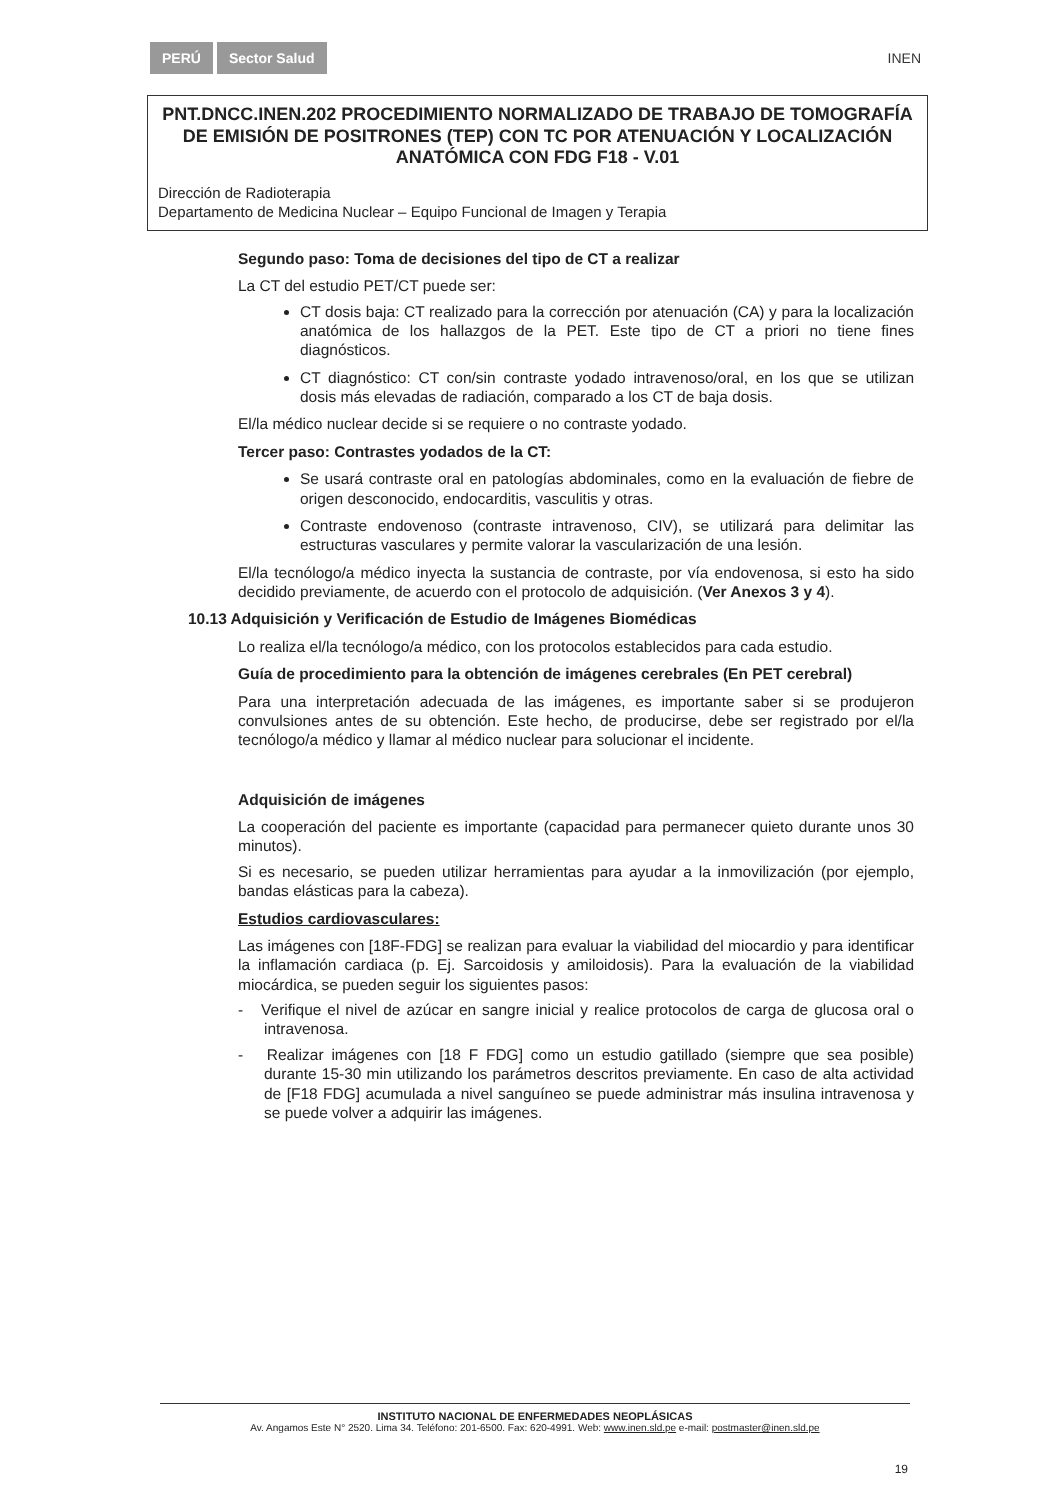PERÚ Sector Salud
INEN
PNT.DNCC.INEN.202 PROCEDIMIENTO NORMALIZADO DE TRABAJO DE TOMOGRAFÍA DE EMISIÓN DE POSITRONES (TEP) CON TC POR ATENUACIÓN Y LOCALIZACIÓN ANATÓMICA CON FDG F18 - V.01
Dirección de Radioterapia
Departamento de Medicina Nuclear – Equipo Funcional de Imagen y Terapia
Segundo paso: Toma de decisiones del tipo de CT a realizar
La CT del estudio PET/CT puede ser:
CT dosis baja: CT realizado para la corrección por atenuación (CA) y para la localización anatómica de los hallazgos de la PET. Este tipo de CT a priori no tiene fines diagnósticos.
CT diagnóstico: CT con/sin contraste yodado intravenoso/oral, en los que se utilizan dosis más elevadas de radiación, comparado a los CT de baja dosis.
El/la médico nuclear decide si se requiere o no contraste yodado.
Tercer paso: Contrastes yodados de la CT:
Se usará contraste oral en patologías abdominales, como en la evaluación de fiebre de origen desconocido, endocarditis, vasculitis y otras.
Contraste endovenoso (contraste intravenoso, CIV), se utilizará para delimitar las estructuras vasculares y permite valorar la vascularización de una lesión.
El/la tecnólogo/a médico inyecta la sustancia de contraste, por vía endovenosa, si esto ha sido decidido previamente, de acuerdo con el protocolo de adquisición. (Ver Anexos 3 y 4).
10.13 Adquisición y Verificación de Estudio de Imágenes Biomédicas
Lo realiza el/la tecnólogo/a médico, con los protocolos establecidos para cada estudio.
Guía de procedimiento para la obtención de imágenes cerebrales (En PET cerebral)
Para una interpretación adecuada de las imágenes, es importante saber si se produjeron convulsiones antes de su obtención. Este hecho, de producirse, debe ser registrado por el/la tecnólogo/a médico y llamar al médico nuclear para solucionar el incidente.
Adquisición de imágenes
La cooperación del paciente es importante (capacidad para permanecer quieto durante unos 30 minutos).
Si es necesario, se pueden utilizar herramientas para ayudar a la inmovilización (por ejemplo, bandas elásticas para la cabeza).
Estudios cardiovasculares:
Las imágenes con [18F-FDG] se realizan para evaluar la viabilidad del miocardio y para identificar la inflamación cardiaca (p. Ej. Sarcoidosis y amiloidosis). Para la evaluación de la viabilidad miocárdica, se pueden seguir los siguientes pasos:
- Verifique el nivel de azúcar en sangre inicial y realice protocolos de carga de glucosa oral o intravenosa.
- Realizar imágenes con [18 F FDG] como un estudio gatillado (siempre que sea posible) durante 15-30 min utilizando los parámetros descritos previamente. En caso de alta actividad de [F18 FDG] acumulada a nivel sanguíneo se puede administrar más insulina intravenosa y se puede volver a adquirir las imágenes.
INSTITUTO NACIONAL DE ENFERMEDADES NEOPLÁSICAS
Av. Angamos Este N° 2520. Lima 34. Teléfono: 201-6500. Fax: 620-4991. Web: www.inen.sld.pe e-mail: postmaster@inen.sld.pe
19